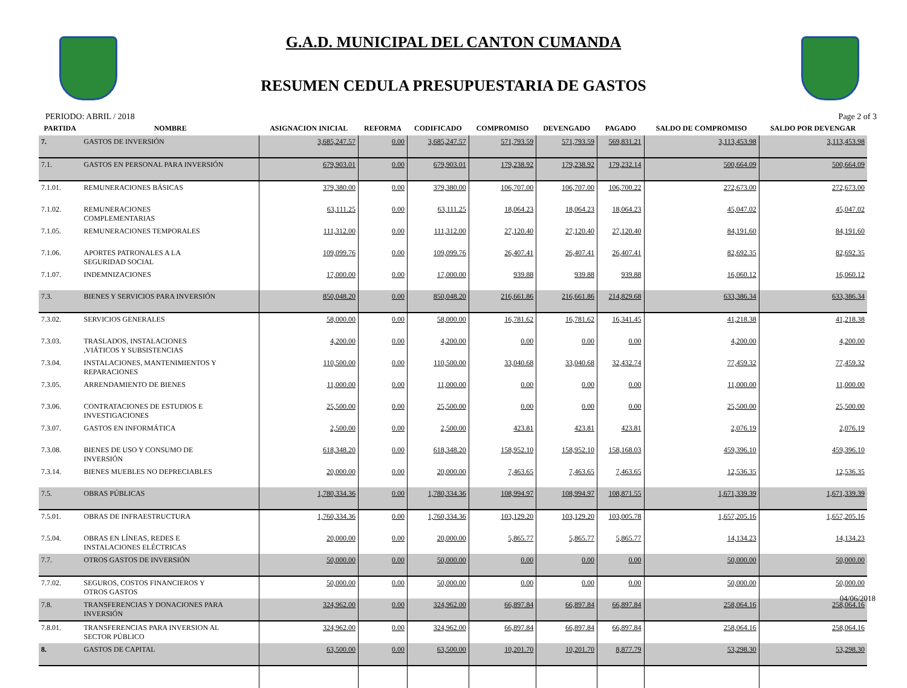G.A.D. MUNICIPAL DEL CANTON CUMANDA
RESUMEN CEDULA PRESUPUESTARIA DE GASTOS
PERIODO: ABRIL / 2018 Page 2 of 3
| PARTIDA | NOMBRE | ASIGNACION INICIAL | REFORMA | CODIFICADO | COMPROMISO | DEVENGADO | PAGADO | SALDO DE COMPROMISO | SALDO POR DEVENGAR |
| --- | --- | --- | --- | --- | --- | --- | --- | --- | --- |
| 7. | GASTOS DE INVERSIÓN | 3,685,247.57 | 0.00 | 3,685,247.57 | 571,793.59 | 571,793.59 | 569,831.21 | 3,113,453.98 | 3,113,453.98 |
| 7.1. | GASTOS EN PERSONAL PARA INVERSIÓN | 679,903.01 | 0.00 | 679,903.01 | 179,238.92 | 179,238.92 | 179,232.14 | 500,664.09 | 500,664.09 |
| 7.1.01. | REMUNERACIONES BÁSICAS | 379,380.00 | 0.00 | 379,380.00 | 106,707.00 | 106,707.00 | 106,700.22 | 272,673.00 | 272,673.00 |
| 7.1.02. | REMUNERACIONES COMPLEMENTARIAS | 63,111.25 | 0.00 | 63,111.25 | 18,064.23 | 18,064.23 | 18,064.23 | 45,047.02 | 45,047.02 |
| 7.1.05. | REMUNERACIONES TEMPORALES | 111,312.00 | 0.00 | 111,312.00 | 27,120.40 | 27,120.40 | 27,120.40 | 84,191.60 | 84,191.60 |
| 7.1.06. | APORTES PATRONALES A LA SEGURIDAD SOCIAL | 109,099.76 | 0.00 | 109,099.76 | 26,407.41 | 26,407.41 | 26,407.41 | 82,692.35 | 82,692.35 |
| 7.1.07. | INDEMNIZACIONES | 17,000.00 | 0.00 | 17,000.00 | 939.88 | 939.88 | 939.88 | 16,060.12 | 16,060.12 |
| 7.3. | BIENES Y SERVICIOS PARA INVERSIÓN | 850,048.20 | 0.00 | 850,048.20 | 216,661.86 | 216,661.86 | 214,829.68 | 633,386.34 | 633,386.34 |
| 7.3.02. | SERVICIOS GENERALES | 58,000.00 | 0.00 | 58,000.00 | 16,781.62 | 16,781.62 | 16,341.45 | 41,218.38 | 41,218.38 |
| 7.3.03. | TRASLADOS, INSTALACIONES ,VIÁTICOS Y SUBSISTENCIAS | 4,200.00 | 0.00 | 4,200.00 | 0.00 | 0.00 | 0.00 | 4,200.00 | 4,200.00 |
| 7.3.04. | INSTALACIONES, MANTENIMIENTOS Y REPARACIONES | 110,500.00 | 0.00 | 110,500.00 | 33,040.68 | 33,040.68 | 32,432.74 | 77,459.32 | 77,459.32 |
| 7.3.05. | ARRENDAMIENTO DE BIENES | 11,000.00 | 0.00 | 11,000.00 | 0.00 | 0.00 | 0.00 | 11,000.00 | 11,000.00 |
| 7.3.06. | CONTRATACIONES DE ESTUDIOS E INVESTIGACIONES | 25,500.00 | 0.00 | 25,500.00 | 0.00 | 0.00 | 0.00 | 25,500.00 | 25,500.00 |
| 7.3.07. | GASTOS EN INFORMÁTICA | 2,500.00 | 0.00 | 2,500.00 | 423.81 | 423.81 | 423.81 | 2,076.19 | 2,076.19 |
| 7.3.08. | BIENES DE USO Y CONSUMO DE INVERSIÓN | 618,348.20 | 0.00 | 618,348.20 | 158,952.10 | 158,952.10 | 158,168.03 | 459,396.10 | 459,396.10 |
| 7.3.14. | BIENES MUEBLES NO DEPRECIABLES | 20,000.00 | 0.00 | 20,000.00 | 7,463.65 | 7,463.65 | 7,463.65 | 12,536.35 | 12,536.35 |
| 7.5. | OBRAS PÚBLICAS | 1,780,334.36 | 0.00 | 1,780,334.36 | 108,994.97 | 108,994.97 | 108,871.55 | 1,671,339.39 | 1,671,339.39 |
| 7.5.01. | OBRAS DE INFRAESTRUCTURA | 1,760,334.36 | 0.00 | 1,760,334.36 | 103,129.20 | 103,129.20 | 103,005.78 | 1,657,205.16 | 1,657,205.16 |
| 7.5.04. | OBRAS EN LÍNEAS, REDES E INSTALACIONES ELÉCTRICAS | 20,000.00 | 0.00 | 20,000.00 | 5,865.77 | 5,865.77 | 5,865.77 | 14,134.23 | 14,134.23 |
| 7.7. | OTROS GASTOS DE INVERSIÓN | 50,000.00 | 0.00 | 50,000.00 | 0.00 | 0.00 | 0.00 | 50,000.00 | 50,000.00 |
| 7.7.02. | SEGUROS, COSTOS FINANCIEROS Y OTROS GASTOS | 50,000.00 | 0.00 | 50,000.00 | 0.00 | 0.00 | 0.00 | 50,000.00 | 50,000.00 |
| 7.8. | TRANSFERENCIAS Y DONACIONES PARA INVERSIÓN | 324,962.00 | 0.00 | 324,962.00 | 66,897.84 | 66,897.84 | 66,897.84 | 258,064.16 | 258,064.16 |
| 7.8.01. | TRANSFERENCIAS PARA INVERSION AL SECTOR PÚBLICO | 324,962.00 | 0.00 | 324,962.00 | 66,897.84 | 66,897.84 | 66,897.84 | 258,064.16 | 258,064.16 |
| 8. | GASTOS DE CAPITAL | 63,500.00 | 0.00 | 63,500.00 | 10,201.70 | 10,201.70 | 8,877.79 | 53,298.30 | 53,298.30 |
04/06/2018